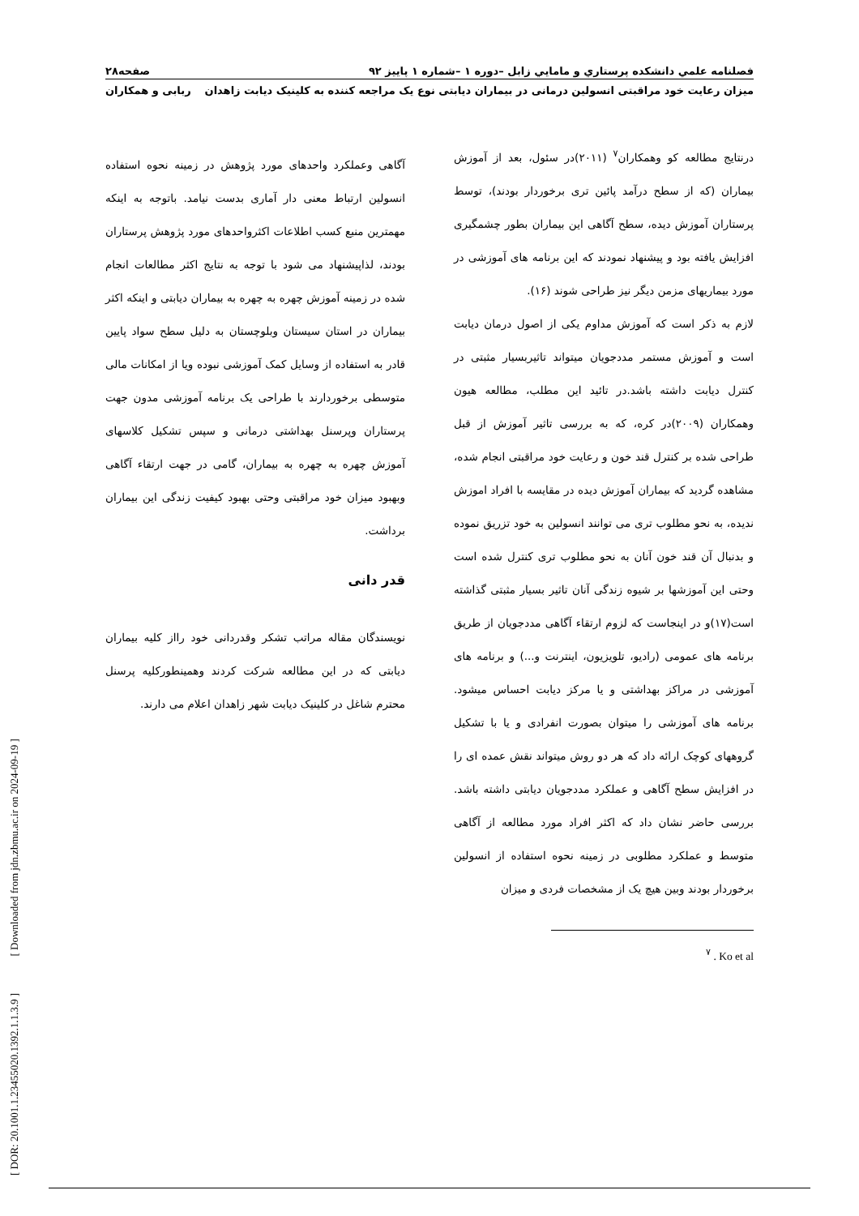فصلنامه علمي دانشكده پرستاري و مامايي زابل –دوره ۱ –شماره ۱ پاییز ۹۲ صفحه۲۸
میزان رعایت خود مراقبتی انسولین درمانی در بیماران دیابتی نوع یک مراجعه کننده به کلینیک دیابت زاهدان ربابی و همکاران
درنتایج مطالعه کو وهمکاران<sup>۷</sup> (۲۰۱۱)در سئول، بعد از آموزش بیماران (که از سطح درآمد پائین تری برخوردار بودند)، توسط پرستاران آموزش دیده، سطح آگاهی این بیماران بطور چشمگیری افزایش یافته بود و پیشنهاد نمودند که این برنامه های آموزشی در مورد بیماریهای مزمن دیگر نیز طراحی شوند (۱۶).
لازم به ذکر است که آموزش مداوم یکی از اصول درمان دیابت است و آموزش مستمر مددجویان میتواند تاثیربسیار مثبتی در کنترل دیابت داشته باشد.در تائید این مطلب، مطالعه هیون وهمکاران (۲۰۰۹)در کره، که به بررسی تاثیر آموزش از قبل طراحی شده بر کنترل قند خون و رعایت خود مراقبتی انجام شده، مشاهده گردید که بیماران آموزش دیده در مقایسه با افراد اموزش ندیده، به نحو مطلوب تری می توانند انسولین به خود تزریق نموده و بدنبال آن قند خون آنان به نحو مطلوب تری کنترل شده است وحتی این آموزشها بر شیوه زندگی آنان تاثیر بسیار مثبتی گذاشته است(۱۷)و در اینجاست که لزوم ارتقاء آگاهی مددجویان از طریق برنامه های عمومی (رادیو، تلویزیون، اینترنت و...) و برنامه های آموزشی در مراکز بهداشتی و یا مرکز دیابت احساس میشود. برنامه های آموزشی را میتوان بصورت انفرادی و یا با تشکیل گروههای کوچک ارائه داد که هر دو روش میتواند نقش عمده ای را در افزایش سطح آگاهی و عملکرد مددجویان دیابتی داشته باشد. بررسی حاضر نشان داد که اکثر افراد مورد مطالعه از آگاهی متوسط و عملکرد مطلوبی در زمینه نحوه استفاده از انسولین برخوردار بودند وبین هیچ یک از مشخصات فردی و میزان
<sup>۷</sup> . Ko et al
آگاهی وعملکرد واحدهای مورد پژوهش در زمینه نحوه استفاده انسولین ارتباط معنی دار آماری بدست نیامد. باتوجه به اینکه مهمترین منبع کسب اطلاعات اکثرواحدهای مورد پژوهش پرستاران بودند، لذاپیشنهاد می شود با توجه به نتایج اکثر مطالعات انجام شده در زمینه آموزش چهره به چهره به بیماران دیابتی و اینکه اکثر بیماران در استان سیستان وبلوچستان به دلیل سطح سواد پایین قادر به استفاده از وسایل کمک آموزشی نبوده ویا از امکانات مالی متوسطی برخوردارند با طراحی یک برنامه آموزشی مدون جهت پرستاران وپرسنل بهداشتی درمانی و سپس تشکیل کلاسهای آموزش چهره به چهره به بیماران، گامی در جهت ارتقاء آگاهی وبهبود میزان خود مراقبتی وحتی بهبود کیفیت زندگی این بیماران برداشت.
قدر دانی
نویسندگان مقاله مراتب تشکر وقدردانی خود رااز کلیه بیماران دیابتی که در این مطالعه شرکت کردند وهمینطورکلیه پرسنل محترم شاغل در کلینیک دیابت شهر زاهدان اعلام می دارند.
[ DOR: 20.1001.1.23455020.1392.1.1.3.9 ] [ Downloaded from jdn.zbmu.ac.ir on 2024-09-19 ]